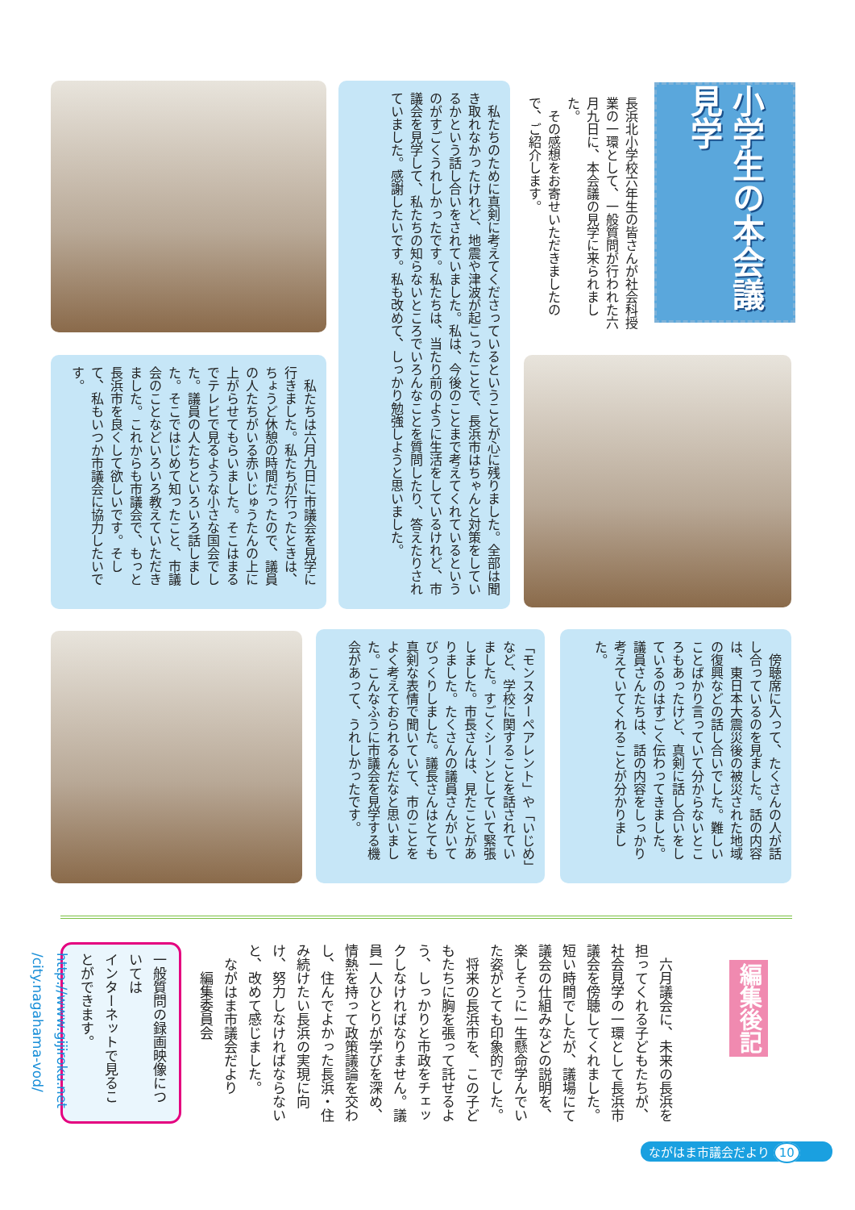小学生の本会議見学
長浜北小学校六年生の皆さんが社会科授業の一環として、一般質問が行われた六月九日に、本会議の見学に来られました。
　その感想をお寄せいただきましたので、ご紹介します。
　私たちのために真剣に考えてくださっているということが心に残りました。全部は聞き取れなかったけれど、地震や津波が起こったことで、長浜市はちゃんと対策をしているかという話し合いをされていました。私は、今後のことまで考えてくれているというのがすごくうれしかったです。私たちは、当たり前のように生活をしているけれど、市議会を見学して、私たちの知らないところでいろんなことを質問したり、答えたりされていました。感謝したいです。私も改めて、しっかり勉強しようと思いました。
　私たちは六月九日に市議会を見学に行きました。私たちが行ったときは、ちょうど休憩の時間だったので、議員の人たちがいる赤いじゅうたんの上に上がらせてもらいました。そこはまるでテレビで見るような小さな国会でした。議員の人たちといろいろ話しました。そこではじめて知ったこと、市議会のことなどいろいろ教えていただきました。これからも市議会で、もっと長浜市を良くして欲しいです。そして、私もいつか市議会に協力したいです。
「モンスターペアレント」や「いじめ」など、学校に関することを話されていました。すごくシーンとしていて緊張しました。市長さんは、見たことがありました。たくさんの議員さんがいてびっくりしました。議長さんはとても真剣な表情で聞いていて、市のことをよく考えておられるんだなと思いました。こんなふうに市議会を見学する機会があって、うれしかったです。
　傍聴席に入って、たくさんの人が話し合っているのを見ました。話の内容は、東日本大震災後の被災された地域の復興などの話し合いでした。難しいことばかり言っていて分からないところもあったけど、真剣に話し合いをしているのはすごく伝わってきました。議員さんたちは、話の内容をしっかり考えていてくれることが分かりました。
編集後記
　六月議会に、未来の長浜を担ってくれる子どもたちが、社会見学の一環として長浜市議会を傍聴してくれました。短い時間でしたが、議場にて議会の仕組みなどの説明を、楽しそうに一生懸命学んでいた姿がとても印象的でした。
　将来の長浜市を、この子どもたちに胸を張って託せるよう、しっかりと市政をチェックしなければなりません。議員一人ひとりが学びを深め、情熱を持って政策議論を交わし、住んでよかった長浜・住み続けたい長浜の実現に向け、努力しなければならないと、改めて感じました。
　ながはま市議会だより
　　編集委員会
一般質問の録画映像については
インターネットで見ることができます。
http://www.gijiroku.net
/city.nagahama-vod/
ながはま市議会だより 10